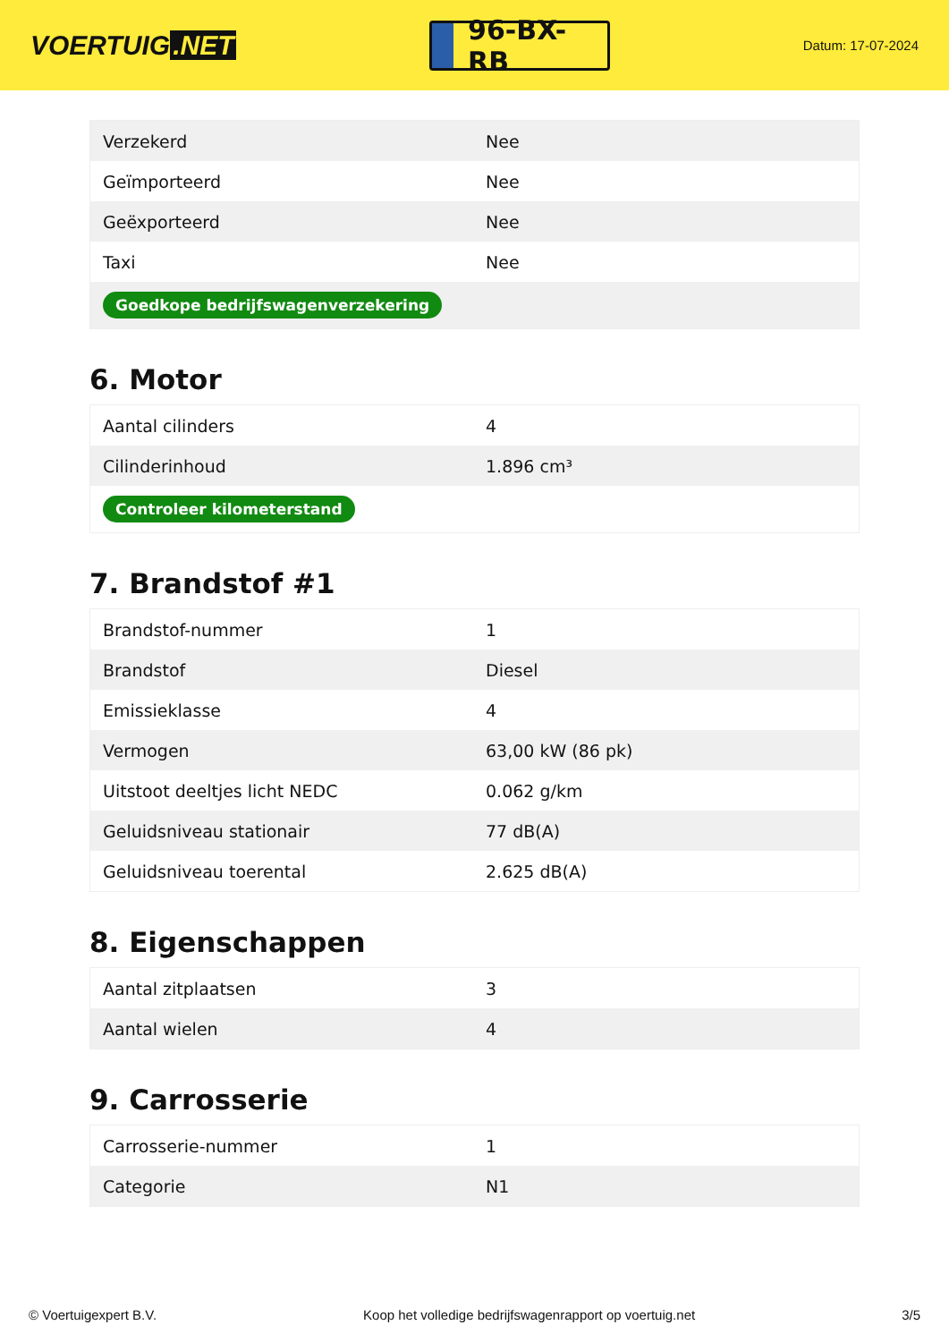VOERTUIG.NET
96-BX-RB
Datum: 17-07-2024
| Verzekerd | Nee |
| Geïmporteerd | Nee |
| Geëxporteerd | Nee |
| Taxi | Nee |
| Goedkope bedrijfswagenverzekering | |
6. Motor
| Aantal cilinders | 4 |
| Cilinderinhoud | 1.896 cm³ |
| Controleer kilometerstand | |
7. Brandstof #1
| Brandstof-nummer | 1 |
| Brandstof | Diesel |
| Emissieklasse | 4 |
| Vermogen | 63,00 kW (86 pk) |
| Uitstoot deeltjes licht NEDC | 0.062 g/km |
| Geluidsniveau stationair | 77 dB(A) |
| Geluidsniveau toerental | 2.625 dB(A) |
8. Eigenschappen
| Aantal zitplaatsen | 3 |
| Aantal wielen | 4 |
9. Carrosserie
| Carrosserie-nummer | 1 |
| Categorie | N1 |
© Voertuigexpert B.V. Koop het volledige bedrijfswagenrapport op voertuig.net 3/5